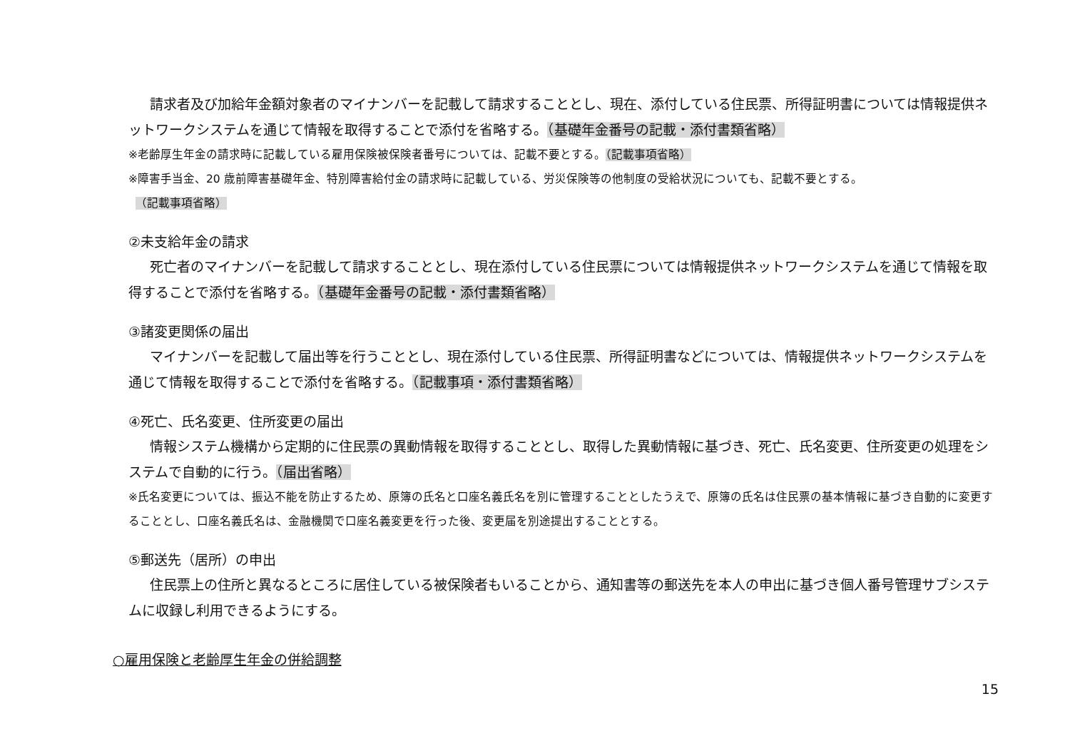請求者及び加給年金額対象者のマイナンバーを記載して請求することとし、現在、添付している住民票、所得証明書については情報提供ネットワークシステムを通じて情報を取得することで添付を省略する。（基礎年金番号の記載・添付書類省略）
※老齢厚生年金の請求時に記載している雇用保険被保険者番号については、記載不要とする。（記載事項省略）
※障害手当金、20 歳前障害基礎年金、特別障害給付金の請求時に記載している、労災保険等の他制度の受給状況についても、記載不要とする。
（記載事項省略）
②未支給年金の請求
死亡者のマイナンバーを記載して請求することとし、現在添付している住民票については情報提供ネットワークシステムを通じて情報を取得することで添付を省略する。（基礎年金番号の記載・添付書類省略）
③諸変更関係の届出
マイナンバーを記載して届出等を行うこととし、現在添付している住民票、所得証明書などについては、情報提供ネットワークシステムを通じて情報を取得することで添付を省略する。（記載事項・添付書類省略）
④死亡、氏名変更、住所変更の届出
情報システム機構から定期的に住民票の異動情報を取得することとし、取得した異動情報に基づき、死亡、氏名変更、住所変更の処理をシステムで自動的に行う。（届出省略）
※氏名変更については、振込不能を防止するため、原簿の氏名と口座名義氏名を別に管理することとしたうえで、原簿の氏名は住民票の基本情報に基づき自動的に変更することとし、口座名義氏名は、金融機関で口座名義変更を行った後、変更届を別途提出することとする。
⑤郵送先（居所）の申出
住民票上の住所と異なるところに居住している被保険者もいることから、通知書等の郵送先を本人の申出に基づき個人番号管理サブシステムに収録し利用できるようにする。
○雇用保険と老齢厚生年金の併給調整
15